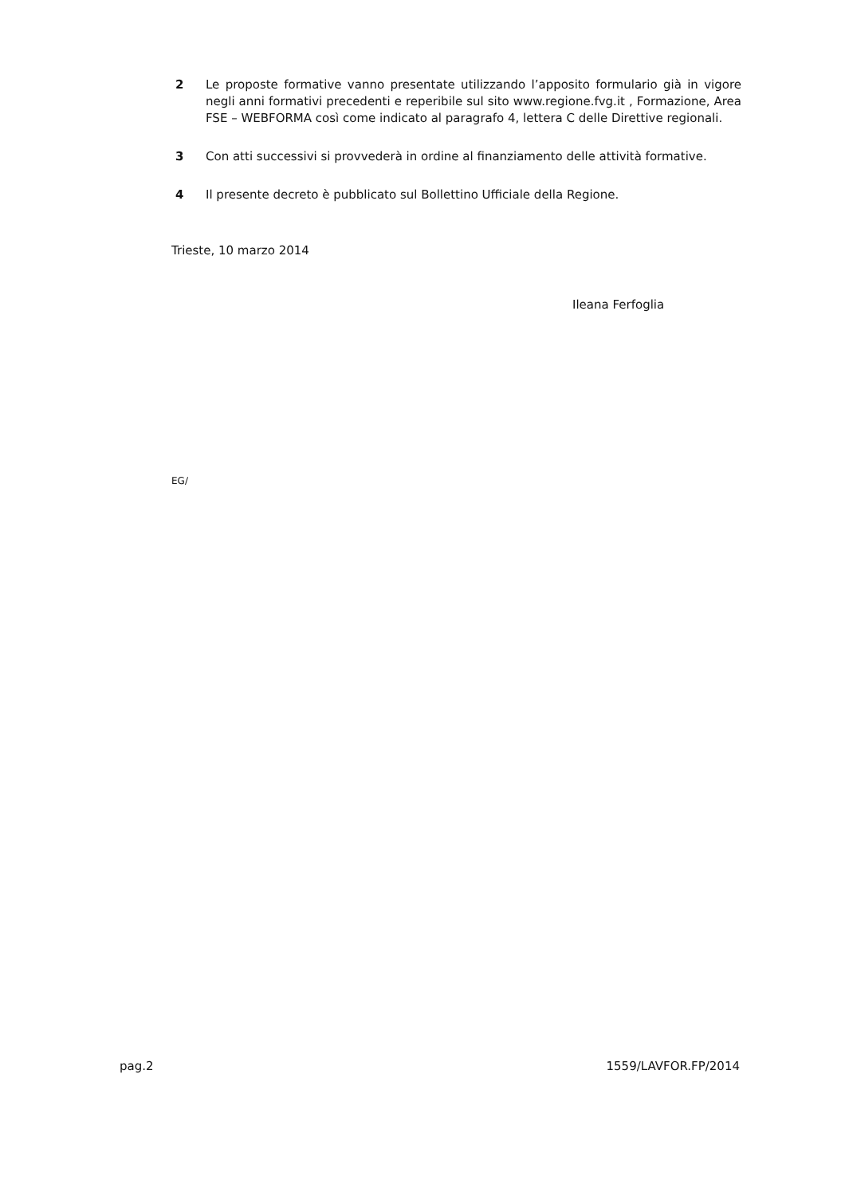2 Le proposte formative vanno presentate utilizzando l’apposito formulario già in vigore negli anni formativi precedenti e reperibile sul sito www.regione.fvg.it , Formazione, Area FSE – WEBFORMA così come indicato al paragrafo 4, lettera C delle Direttive regionali.
3 Con atti successivi si provvederà in ordine al finanziamento delle attività formative.
4 Il presente decreto è pubblicato sul Bollettino Ufficiale della Regione.
Trieste, 10 marzo 2014
Ileana Ferfoglia
EG/
pag.2 1559/LAVFOR.FP/2014